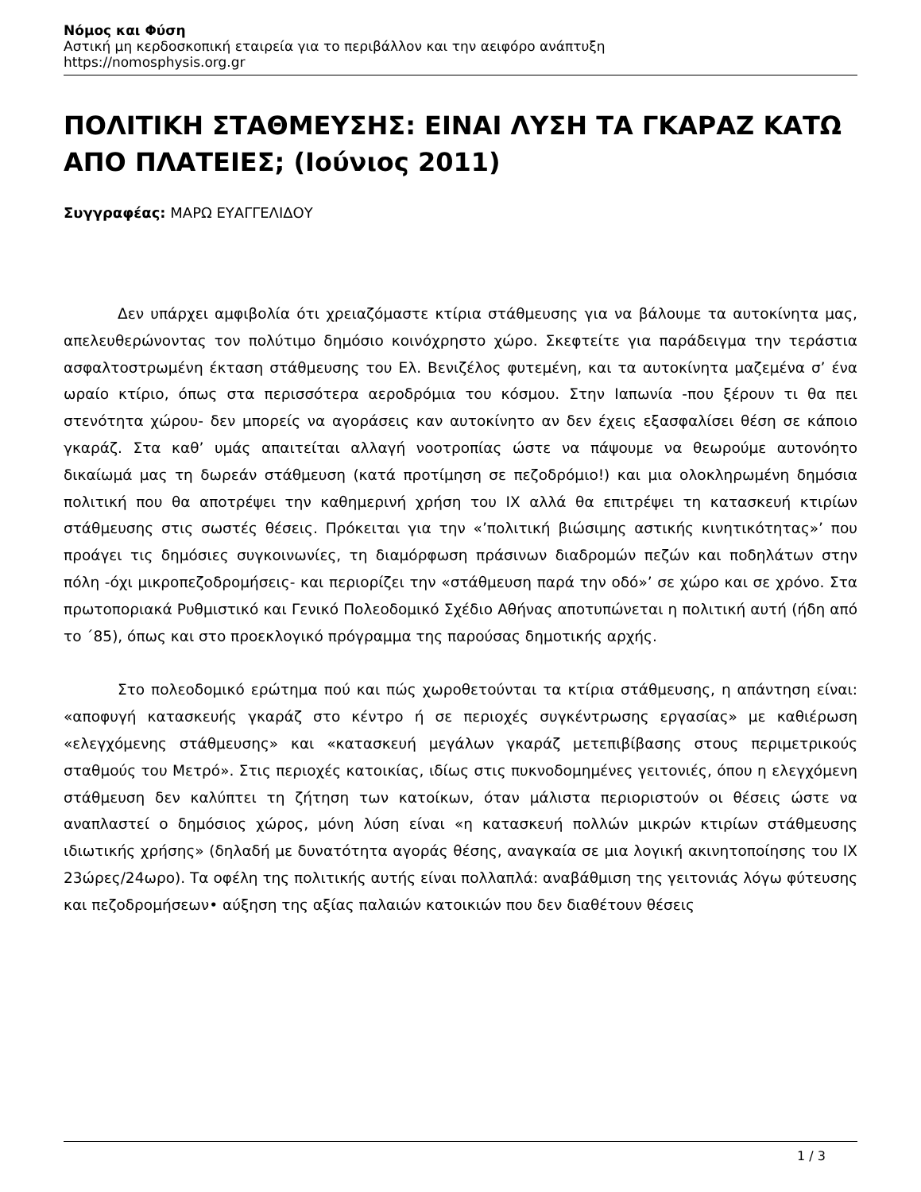Νόμος και Φύση
Αστική μη κερδοσκοπική εταιρεία για το περιβάλλον και την αειφόρο ανάπτυξη
https://nomosphysis.org.gr
ΠΟΛΙΤΙΚΗ ΣΤΑΘΜΕΥΣΗΣ: ΕΙΝΑΙ ΛΥΣΗ ΤΑ ΓΚΑΡΑΖ ΚΑΤΩ ΑΠΟ ΠΛΑΤΕΙΕΣ; (Ιούνιος 2011)
Συγγραφέας: ΜΑΡΩ ΕΥΑΓΓΕΛΙΔΟΥ
Δεν υπάρχει αμφιβολία ότι χρειαζόμαστε κτίρια στάθμευσης για να βάλουμε τα αυτοκίνητα μας, απελευθερώνοντας τον πολύτιμο δημόσιο κοινόχρηστο χώρο. Σκεφτείτε για παράδειγμα την τεράστια ασφαλτοστρωμένη έκταση στάθμευσης του Ελ. Βενιζέλος φυτεμένη, και τα αυτοκίνητα μαζεμένα σ’ ένα ωραίο κτίριο, όπως στα περισσότερα αεροδρόμια του κόσμου. Στην Ιαπωνία -που ξέρουν τι θα πει στενότητα χώρου- δεν μπορείς να αγοράσεις καν αυτοκίνητο αν δεν έχεις εξασφαλίσει θέση σε κάποιο γκαράζ. Στα καθ’ υμάς απαιτείται αλλαγή νοοτροπίας ώστε να πάψουμε να θεωρούμε αυτονόητο δικαίωμά μας τη δωρεάν στάθμευση (κατά προτίμηση σε πεζοδρόμιο!) και μια ολοκληρωμένη δημόσια πολιτική που θα αποτρέψει την καθημερινή χρήση του ΙΧ αλλά θα επιτρέψει τη κατασκευή κτιρίων στάθμευσης στις σωστές θέσεις. Πρόκειται για την «’πολιτική βιώσιμης αστικής κινητικότητας»’ που προάγει τις δημόσιες συγκοινωνίες, τη διαμόρφωση πράσινων διαδρομών πεζών και ποδηλάτων στην πόλη -όχι μικροπεζοδρομήσεις- και περιορίζει την «στάθμευση παρά την οδό»’ σε χώρο και σε χρόνο. Στα πρωτοποριακά Ρυθμιστικό και Γενικό Πολεοδομικό Σχέδιο Αθήνας αποτυπώνεται η πολιτική αυτή (ήδη από το ΄85), όπως και στο προεκλογικό πρόγραμμα της παρούσας δημοτικής αρχής.
Στο πολεοδομικό ερώτημα πού και πώς χωροθετούνται τα κτίρια στάθμευσης, η απάντηση είναι: «αποφυγή κατασκευής γκαράζ στο κέντρο ή σε περιοχές συγκέντρωσης εργασίας» με καθιέρωση «ελεγχόμενης στάθμευσης» και «κατασκευή μεγάλων γκαράζ μετεπιβίβασης στους περιμετρικούς σταθμούς του Μετρό». Στις περιοχές κατοικίας, ιδίως στις πυκνοδομημένες γειτονιές, όπου η ελεγχόμενη στάθμευση δεν καλύπτει τη ζήτηση των κατοίκων, όταν μάλιστα περιοριστούν οι θέσεις ώστε να αναπλαστεί ο δημόσιος χώρος, μόνη λύση είναι «η κατασκευή πολλών μικρών κτιρίων στάθμευσης ιδιωτικής χρήσης» (δηλαδή με δυνατότητα αγοράς θέσης, αναγκαία σε μια λογική ακινητοποίησης του ΙΧ 23ώρες/24ωρο). Τα οφέλη της πολιτικής αυτής είναι πολλαπλά: αναβάθμιση της γειτονιάς λόγω φύτευσης και πεζοδρομήσεων• αύξηση της αξίας παλαιών κατοικιών που δεν διαθέτουν θέσεις
1 / 3